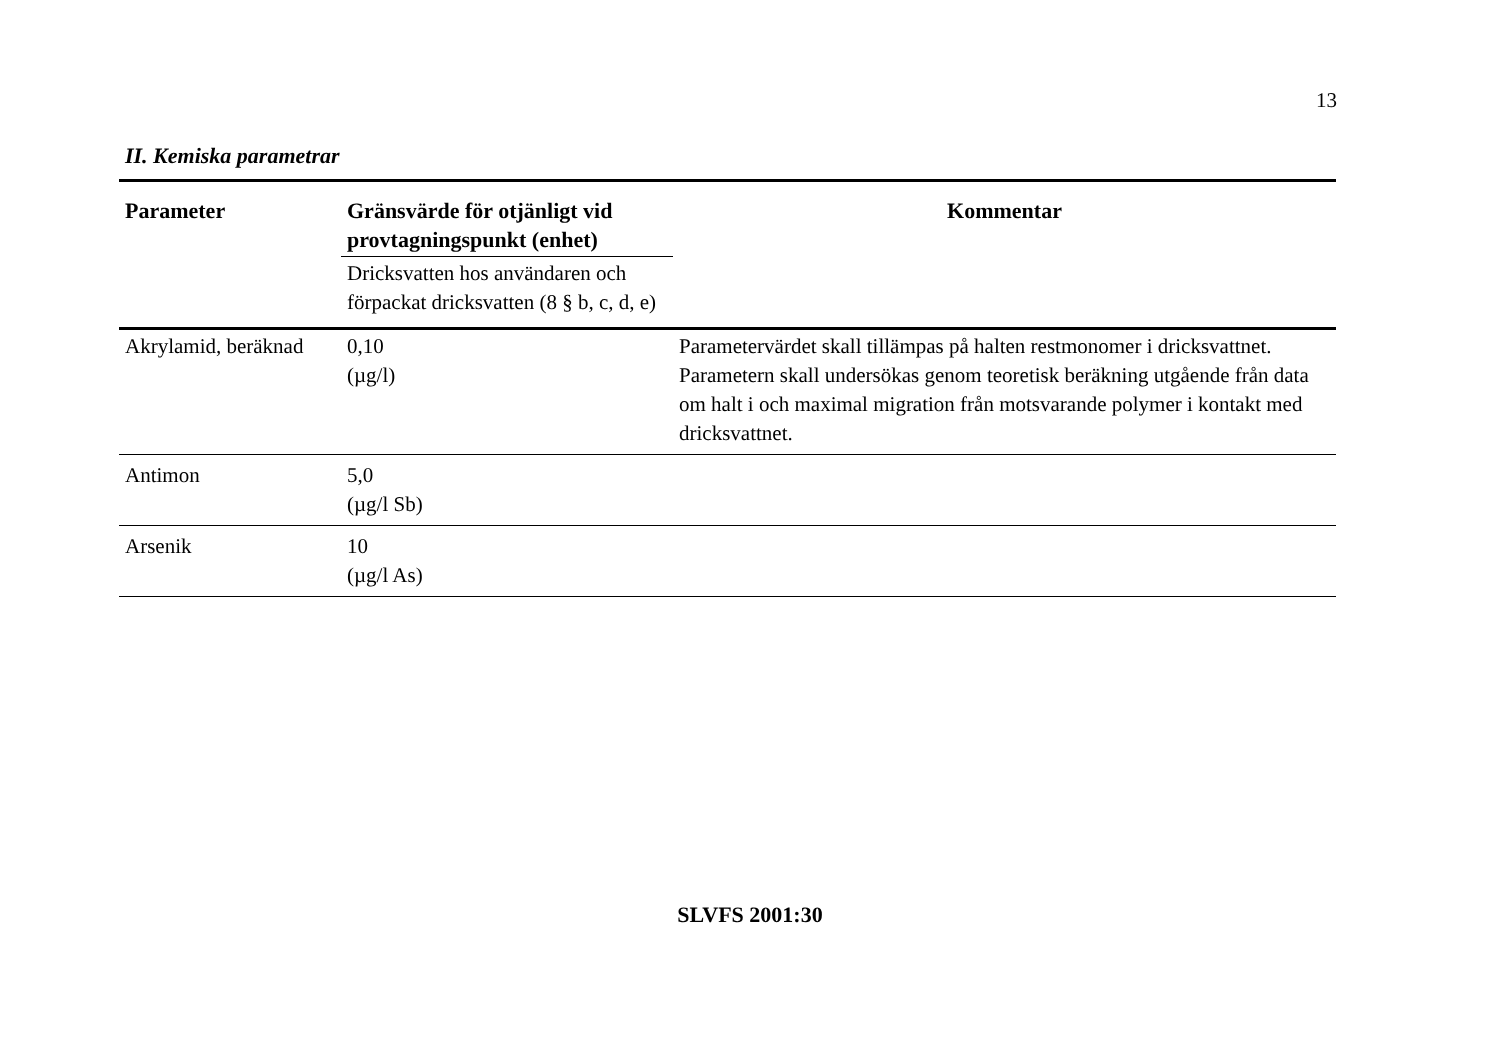13
II. Kemiska parametrar
| Parameter | Gränsvärde för otjänligt vid provtagningspunkt (enhet) | Kommentar |
| --- | --- | --- |
| | Dricksvatten hos användaren och förpackat dricksvatten (8 § b, c, d, e) | |
| Akrylamid, beräknad | 0,10 (µg/l) | Parametervärdet skall tillämpas på halten restmonomer i dricksvattnet. Parametern skall undersökas genom teoretisk beräkning utgående från data om halt i och maximal migration från motsvarande polymer i kontakt med dricksvattnet. |
| Antimon | 5,0 (µg/l Sb) | |
| Arsenik | 10 (µg/l As) | |
SLVFS 2001:30